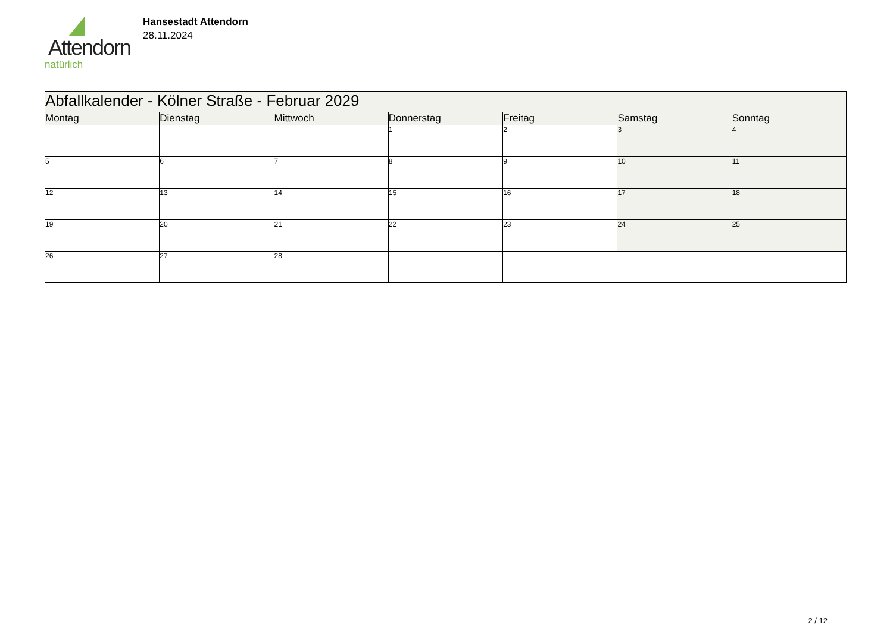Attendorn
natürlich
Hansestadt Attendorn
28.11.2024
| Abfallkalender - Kölner Straße - Februar 2029 | | | | | | |
| --- | --- | --- | --- | --- | --- | --- |
| Montag | Dienstag | Mittwoch | Donnerstag | Freitag | Samstag | Sonntag |
| | | | 1 | 2 | 3 | 4 |
| 5 | 6 | 7 | 8 | 9 | 10 | 11 |
| 12 | 13 | 14 | 15 | 16 | 17 | 18 |
| 19 | 20 | 21 | 22 | 23 | 24 | 25 |
| 26 | 27 | 28 | | | | |
2 / 12